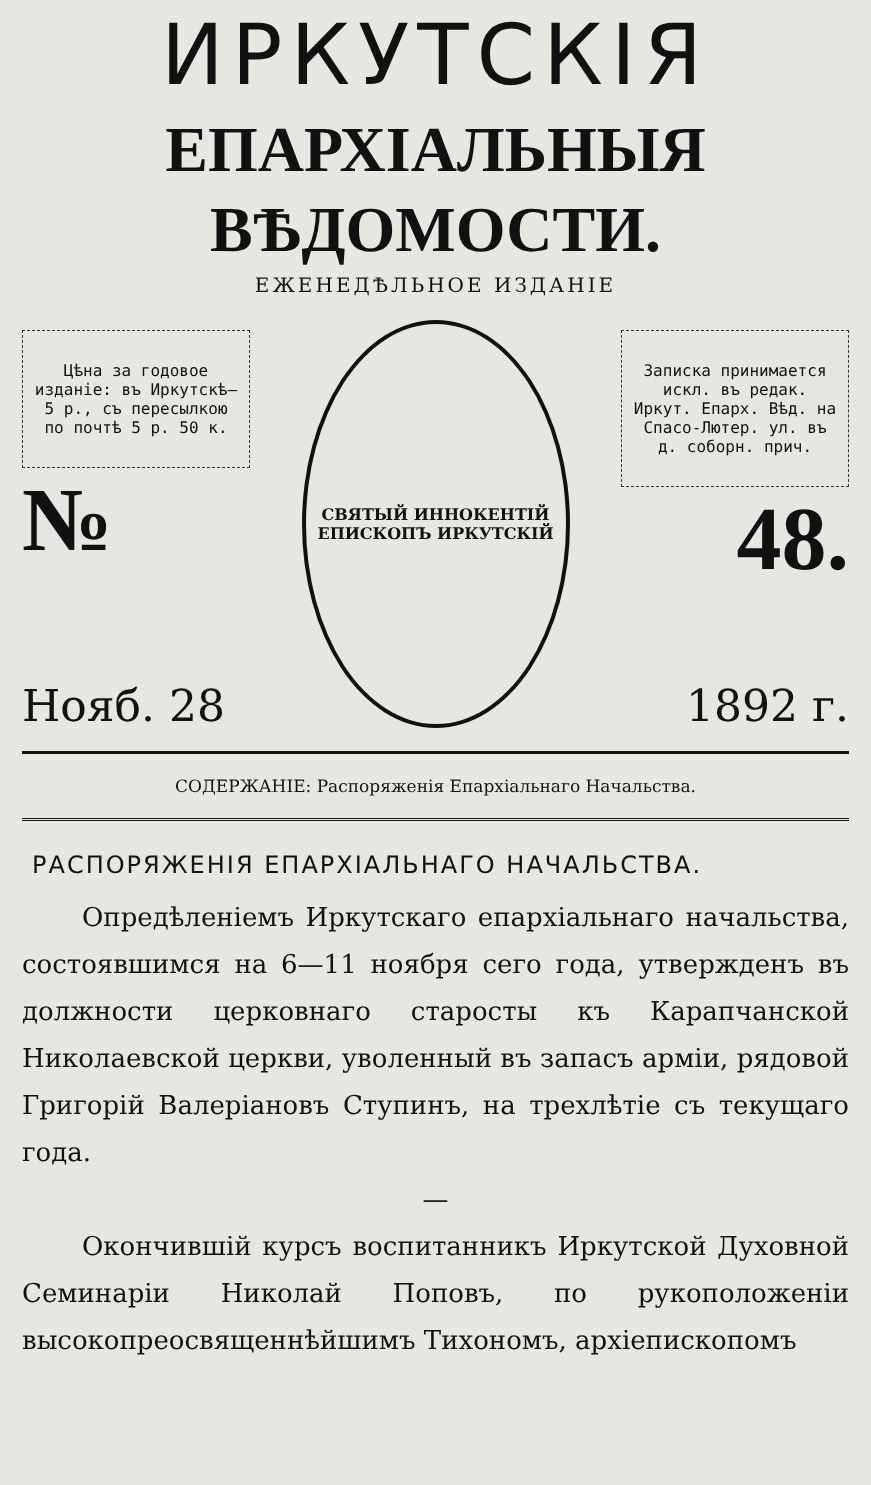ИРКУТСКІЯ
ЕПАРХІАЛЬНЫЯ ВѢДОМОСТИ.
ЕЖЕНЕДѢЛЬНОЕ ИЗДАНІЕ
Цѣна за годовое изданіе: въ Иркутскѣ—5 р., съ пересылкою по почтѣ 5 р. 50 к.
№
СВЯТЫЙ ИННОКЕНТІЙ ЕПИСКОПЪ ИРКУТСКІЙ
Записка принимается искл. въ редак. Иркут. Епарх. Вѣд. на Спасо-Лютер. ул. въ д. соборн. прич.
48.
Нояб. 28 1892 г.
СОДЕРЖАНІЕ: Распоряженія Епархіальнаго Начальства.
РАСПОРЯЖЕНІЯ ЕПАРХІАЛЬНАГО НАЧАЛЬСТВА.
Опредѣленіемъ Иркутскаго епархіальнаго начальства, состоявшимся на 6—11 ноября сего года, утвержденъ въ должности церковнаго старосты къ Карапчанской Николаевской церкви, уволенный въ запасъ арміи, рядовой Григорій Валеріановъ Ступинъ, на трехлѣтіе съ текущаго года.
—
Окончившій курсъ воспитанникъ Иркутской Духовной Семинаріи Николай Поповъ, по рукоположеніи высокопреосвященнѣйшимъ Тихономъ, архіепископомъ